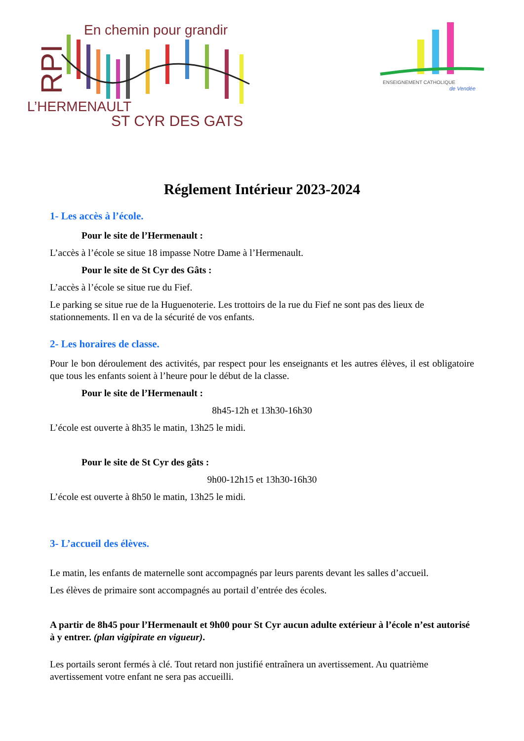RPI
En chemin pour grandir
L’HERMENAULT
ST CYR DES GATS
ENSEIGNEMENT CATHOLIQUE
de Vendée
Réglement Intérieur 2023-2024
1- Les accès à l’école.
Pour le site de l’Hermenault :
L’accès à l’école se situe 18 impasse Notre Dame à l’Hermenault.
Pour le site de St Cyr des Gâts :
L’accès à l’école se situe rue du Fief.
Le parking se situe rue de la Huguenoterie. Les trottoirs de la rue du Fief ne sont pas des lieux de stationnements. Il en va de la sécurité de vos enfants.
2- Les horaires de classe.
Pour le bon déroulement des activités, par respect pour les enseignants et les autres élèves, il est obligatoire que tous les enfants soient à l’heure pour le début de la classe.
Pour le site de l’Hermenault :
8h45-12h et 13h30-16h30
L’école est ouverte à 8h35 le matin, 13h25 le midi.
Pour le site de St Cyr des gâts :
9h00-12h15 et 13h30-16h30
L’école est ouverte à 8h50 le matin, 13h25 le midi.
3- L’accueil des élèves.
Le matin, les enfants de maternelle sont accompagnés par leurs parents devant les salles d’accueil.
Les élèves de primaire sont accompagnés au portail d’entrée des écoles.
A partir de 8h45 pour l’Hermenault et 9h00 pour St Cyr aucun adulte extérieur à l’école n’est autorisé à y entrer. (plan vigipirate en vigueur).
Les portails seront fermés à clé. Tout retard non justifié entraînera un avertissement. Au quatrième avertissement votre enfant ne sera pas accueilli.